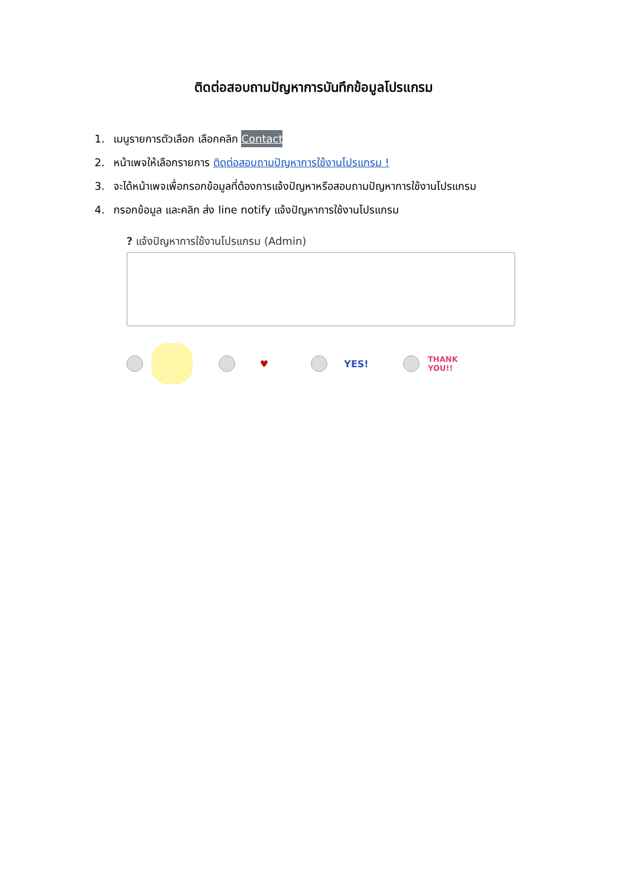ติดต่อสอบถามปัญหาการบันทึกข้อมูลโปรแกรม
1. เมนูรายการตัวเลือก เลือกคลิก Contact
2. หน้าเพจให้เลือกรายการ ติดต่อสอบถามปัญหาการใช้งานโปรแกรม !
3. จะได้หน้าเพจเพื่อกรอกข้อมูลที่ต้องการแจ้งปัญหาหรือสอบถามปัญหาการใช้งานโปรแกรม
4. กรอกข้อมูล และคลิก ส่ง line notify แจ้งปัญหาการใช้งานโปรแกรม
? แจ้งปัญหาการใช้งานโปรแกรม (Admin)
♥ YES!
THANK YOU!!